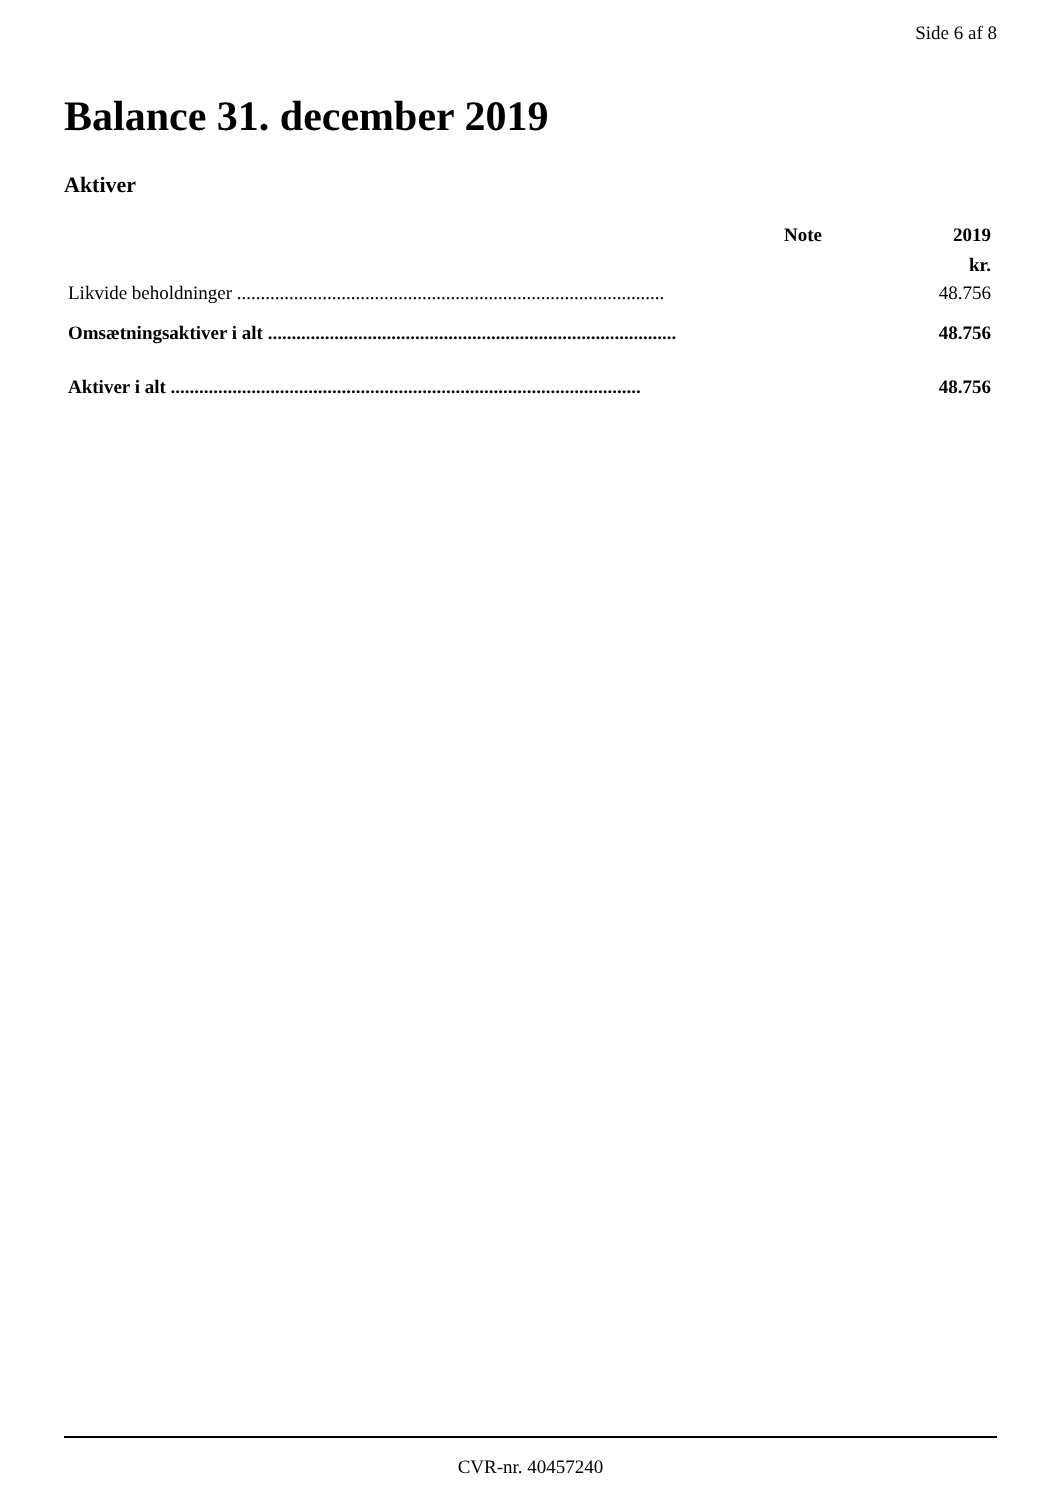Side 6 af 8
Balance 31. december 2019
Aktiver
| | Note | 2019 |
| --- | --- | --- |
| | | kr. |
| Likvide beholdninger .......................................................................................... | | 48.756 |
| Omsætningsaktiver i alt ...................................................................................... | | 48.756 |
| Aktiver i alt ................................................................................................... | | 48.756 |
CVR-nr. 40457240